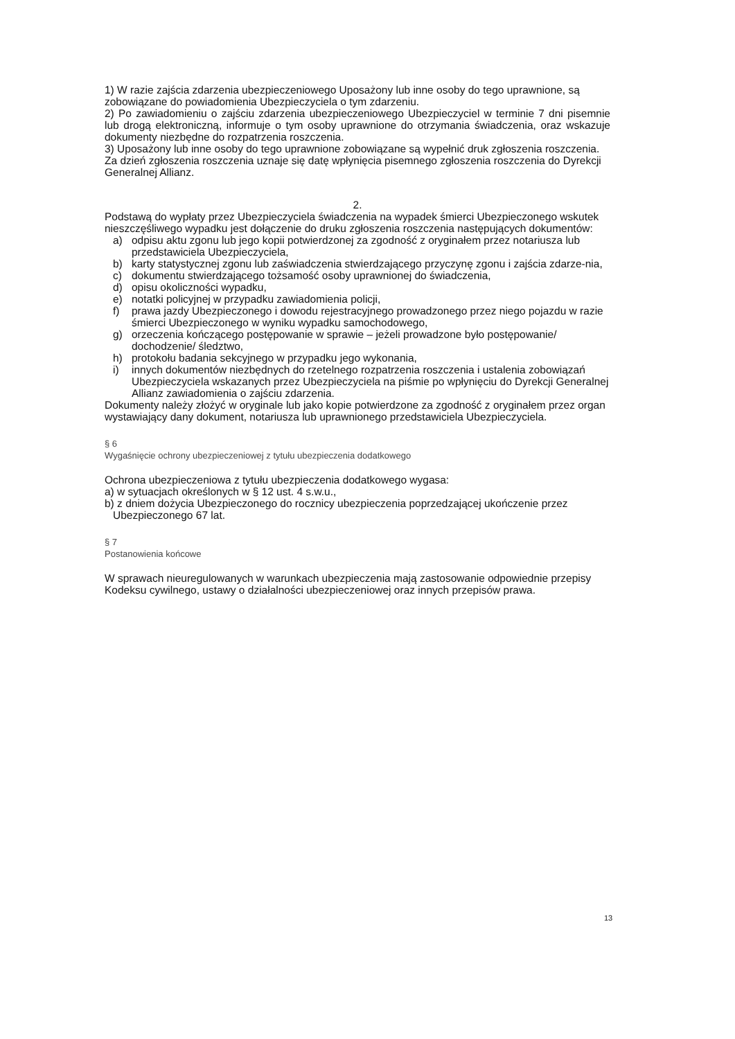1) W razie zajścia zdarzenia ubezpieczeniowego Uposażony lub inne osoby do tego uprawnione, są zobowiązane do powiadomienia Ubezpieczyciela o tym zdarzeniu.
2) Po zawiadomieniu o zajściu zdarzenia ubezpieczeniowego Ubezpieczyciel w terminie 7 dni pisemnie lub drogą elektroniczną, informuje o tym osoby uprawnione do otrzymania świadczenia, oraz wskazuje dokumenty niezbędne do rozpatrzenia roszczenia.
3) Uposażony lub inne osoby do tego uprawnione zobowiązane są wypełnić druk zgłoszenia roszczenia. Za dzień zgłoszenia roszczenia uznaje się datę wpłynięcia pisemnego zgłoszenia roszczenia do Dyrekcji Generalnej Allianz.
2.
Podstawą do wypłaty przez Ubezpieczyciela świadczenia na wypadek śmierci Ubezpieczonego wskutek nieszczęśliwego wypadku jest dołączenie do druku zgłoszenia roszczenia następujących dokumentów:
a) odpisu aktu zgonu lub jego kopii potwierdzonej za zgodność z oryginałem przez notariusza lub przedstawiciela Ubezpieczyciela,
b) karty statystycznej zgonu lub zaświadczenia stwierdzającego przyczynę zgonu i zajścia zdarze-nia,
c) dokumentu stwierdzającego tożsamość osoby uprawnionej do świadczenia,
d) opisu okoliczności wypadku,
e) notatki policyjnej w przypadku zawiadomienia policji,
f) prawa jazdy Ubezpieczonego i dowodu rejestracyjnego prowadzonego przez niego pojazdu w razie śmierci Ubezpieczonego w wyniku wypadku samochodowego,
g) orzeczenia kończącego postępowanie w sprawie – jeżeli prowadzone było postępowanie/ dochodzenie/ śledztwo,
h) protokołu badania sekcyjnego w przypadku jego wykonania,
i) innych dokumentów niezbędnych do rzetelnego rozpatrzenia roszczenia i ustalenia zobowiązań Ubezpieczyciela wskazanych przez Ubezpieczyciela na piśmie po wpłynięciu do Dyrekcji Generalnej Allianz zawiadomienia o zajściu zdarzenia.
Dokumenty należy złożyć w oryginale lub jako kopie potwierdzone za zgodność z oryginałem przez organ wystawiający dany dokument, notariusza lub uprawnionego przedstawiciela Ubezpieczyciela.
§ 6
Wygaśnięcie ochrony ubezpieczeniowej z tytułu ubezpieczenia dodatkowego
Ochrona ubezpieczeniowa z tytułu ubezpieczenia dodatkowego wygasa:
a) w sytuacjach określonych w § 12 ust. 4 s.w.u.,
b) z dniem dożycia Ubezpieczonego do rocznicy ubezpieczenia poprzedzającej ukończenie przez Ubezpieczonego 67 lat.
§ 7
Postanowienia końcowe
W sprawach nieuregulowanych w warunkach ubezpieczenia mają zastosowanie odpowiednie przepisy Kodeksu cywilnego, ustawy o działalności ubezpieczeniowej oraz innych przepisów prawa.
13